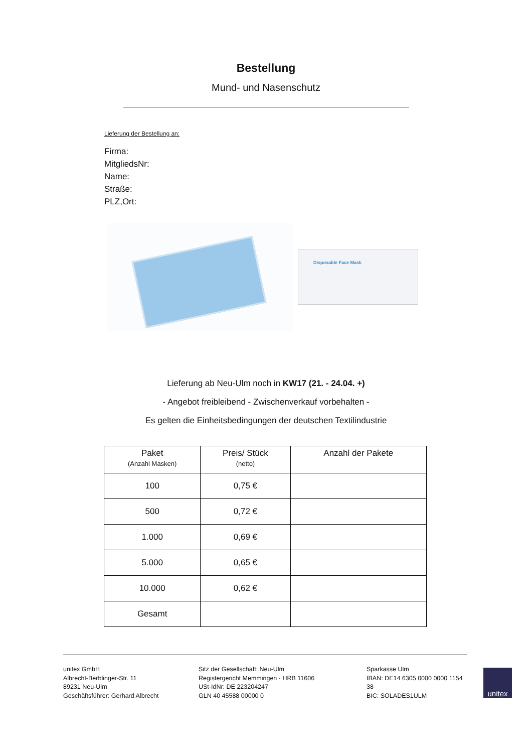Bestellung
Mund- und Nasenschutz
Lieferung der Bestellung an:
Firma:
MitgliedsNr:
Name:
Straße:
PLZ,Ort:
Disposable Face Mask
Lieferung ab Neu-Ulm noch in KW17 (21. - 24.04. +)
- Angebot freibleibend - Zwischenverkauf vorbehalten -
Es gelten die Einheitsbedingungen der deutschen Textilindustrie
| Paket (Anzahl Masken) | Preis/ Stück (netto) | Anzahl der Pakete |
| --- | --- | --- |
| 100 | 0,75 € | |
| 500 | 0,72 € | |
| 1.000 | 0,69 € | |
| 5.000 | 0,65 € | |
| 10.000 | 0,62 € | |
| Gesamt | | |
unitex GmbH
Albrecht-Berblinger-Str. 11
89231 Neu-Ulm
Geschäftsführer: Gerhard Albrecht
Sitz der Gesellschaft: Neu-Ulm
Registergericht Memmingen · HRB 11606
USt-IdNr: DE 223204247
GLN 40 45588 00000 0
Sparkasse Ulm
IBAN: DE14 6305 0000 0000 1154 38
BIC: SOLADES1ULM
unitex